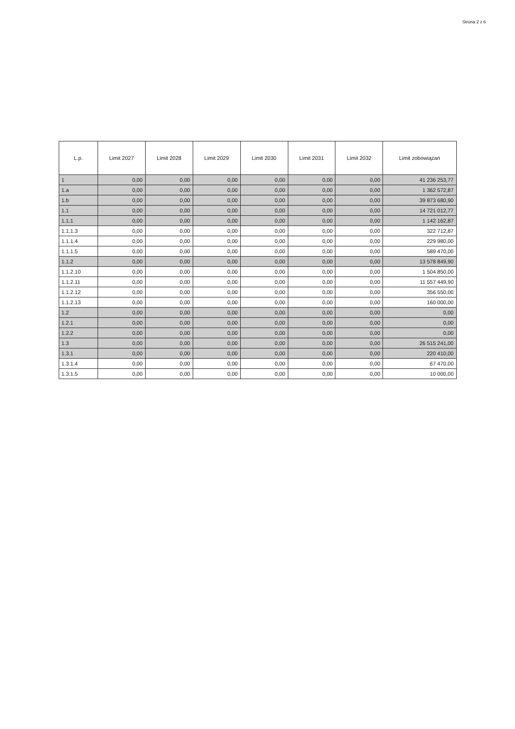Strona 2 z 6
| L.p. | Limit 2027 | Limit 2028 | Limit 2029 | Limit 2030 | Limit 2031 | Limit 2032 | Limit zobowiązań |
| --- | --- | --- | --- | --- | --- | --- | --- |
| 1 | 0,00 | 0,00 | 0,00 | 0,00 | 0,00 | 0,00 | 41 236 253,77 |
| 1.a | 0,00 | 0,00 | 0,00 | 0,00 | 0,00 | 0,00 | 1 362 572,87 |
| 1.b | 0,00 | 0,00 | 0,00 | 0,00 | 0,00 | 0,00 | 39 873 680,90 |
| 1.1 | 0,00 | 0,00 | 0,00 | 0,00 | 0,00 | 0,00 | 14 721 012,77 |
| 1.1.1 | 0,00 | 0,00 | 0,00 | 0,00 | 0,00 | 0,00 | 1 142 162,87 |
| 1.1.1.3 | 0,00 | 0,00 | 0,00 | 0,00 | 0,00 | 0,00 | 322 712,87 |
| 1.1.1.4 | 0,00 | 0,00 | 0,00 | 0,00 | 0,00 | 0,00 | 229 980,00 |
| 1.1.1.5 | 0,00 | 0,00 | 0,00 | 0,00 | 0,00 | 0,00 | 589 470,00 |
| 1.1.2 | 0,00 | 0,00 | 0,00 | 0,00 | 0,00 | 0,00 | 13 578 849,90 |
| 1.1.2.10 | 0,00 | 0,00 | 0,00 | 0,00 | 0,00 | 0,00 | 1 504 850,00 |
| 1.1.2.11 | 0,00 | 0,00 | 0,00 | 0,00 | 0,00 | 0,00 | 11 557 449,90 |
| 1.1.2.12 | 0,00 | 0,00 | 0,00 | 0,00 | 0,00 | 0,00 | 356 550,00 |
| 1.1.2.13 | 0,00 | 0,00 | 0,00 | 0,00 | 0,00 | 0,00 | 160 000,00 |
| 1.2 | 0,00 | 0,00 | 0,00 | 0,00 | 0,00 | 0,00 | 0,00 |
| 1.2.1 | 0,00 | 0,00 | 0,00 | 0,00 | 0,00 | 0,00 | 0,00 |
| 1.2.2 | 0,00 | 0,00 | 0,00 | 0,00 | 0,00 | 0,00 | 0,00 |
| 1.3 | 0,00 | 0,00 | 0,00 | 0,00 | 0,00 | 0,00 | 26 515 241,00 |
| 1.3.1 | 0,00 | 0,00 | 0,00 | 0,00 | 0,00 | 0,00 | 220 410,00 |
| 1.3.1.4 | 0,00 | 0,00 | 0,00 | 0,00 | 0,00 | 0,00 | 67 470,00 |
| 1.3.1.5 | 0,00 | 0,00 | 0,00 | 0,00 | 0,00 | 0,00 | 10 000,00 |